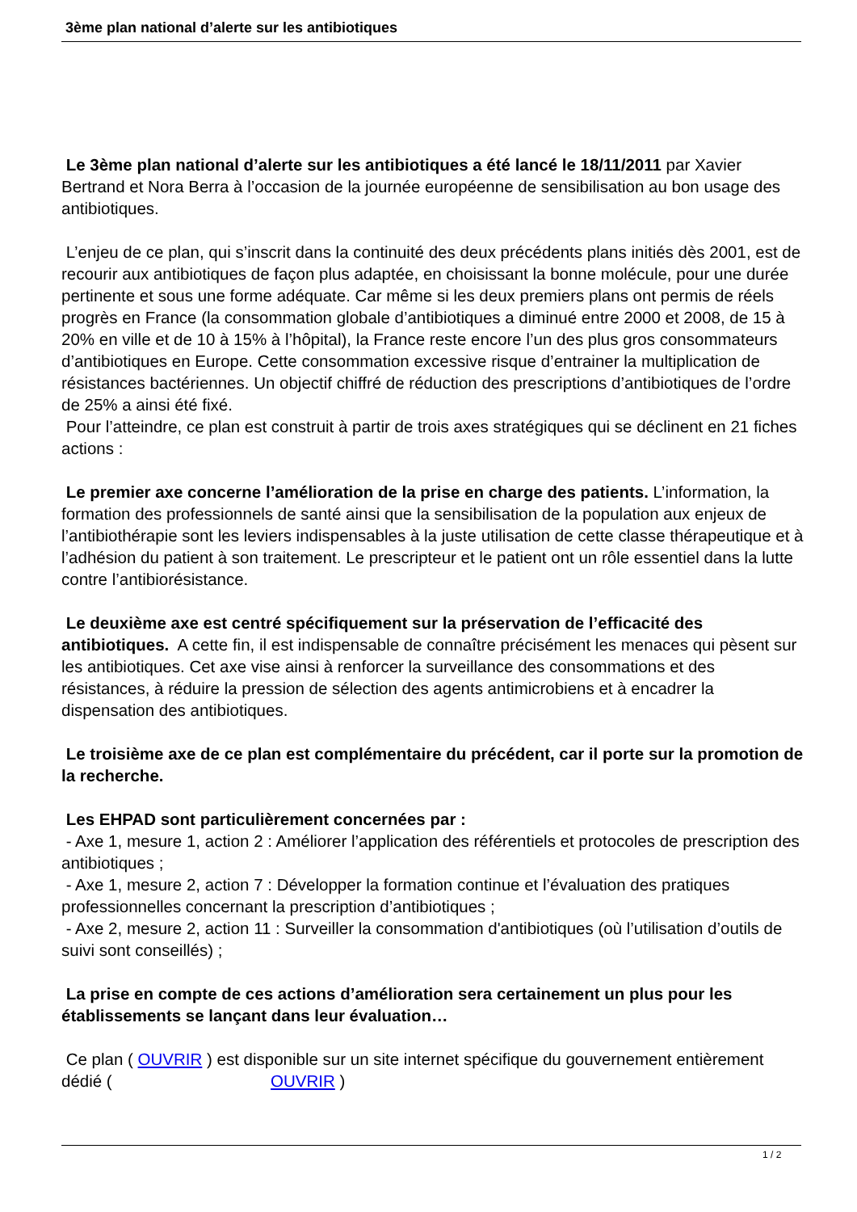3ème plan national d’alerte sur les antibiotiques
Le 3ème plan national d’alerte sur les antibiotiques a été lancé le 18/11/2011 par Xavier Bertrand et Nora Berra à l’occasion de la journée européenne de sensibilisation au bon usage des antibiotiques.
L’enjeu de ce plan, qui s’inscrit dans la continuité des deux précédents plans initiés dès 2001, est de recourir aux antibiotiques de façon plus adaptée, en choisissant la bonne molécule, pour une durée pertinente et sous une forme adéquate. Car même si les deux premiers plans ont permis de réels progrès en France (la consommation globale d’antibiotiques a diminué entre 2000 et 2008, de 15 à 20% en ville et de 10 à 15% à l’hôpital), la France reste encore l’un des plus gros consommateurs d’antibiotiques en Europe. Cette consommation excessive risque d’entrainer la multiplication de résistances bactériennes. Un objectif chiffré de réduction des prescriptions d’antibiotiques de l’ordre de 25% a ainsi été fixé.
Pour l’atteindre, ce plan est construit à partir de trois axes stratégiques qui se déclinent en 21 fiches actions :
Le premier axe concerne l’amélioration de la prise en charge des patients. L’information, la formation des professionnels de santé ainsi que la sensibilisation de la population aux enjeux de l’antibiothérapie sont les leviers indispensables à la juste utilisation de cette classe thérapeutique et à l’adhésion du patient à son traitement. Le prescripteur et le patient ont un rôle essentiel dans la lutte contre l’antibiorésistance.
Le deuxième axe est centré spécifiquement sur la préservation de l’efficacité des antibiotiques. A cette fin, il est indispensable de connaître précisément les menaces qui pèsent sur les antibiotiques. Cet axe vise ainsi à renforcer la surveillance des consommations et des résistances, à réduire la pression de sélection des agents antimicrobiens et à encadrer la dispensation des antibiotiques.
Le troisième axe de ce plan est complémentaire du précédent, car il porte sur la promotion de la recherche.
Les EHPAD sont particulièrement concernées par :
- Axe 1, mesure 1, action 2 : Améliorer l’application des référentiels et protocoles de prescription des antibiotiques ;
- Axe 1, mesure 2, action 7 : Développer la formation continue et l’évaluation des pratiques professionnelles concernant la prescription d’antibiotiques ;
- Axe 2, mesure 2, action 11 : Surveiller la consommation d'antibiotiques (où l’utilisation d’outils de suivi sont conseillés) ;
La prise en compte de ces actions d’amélioration sera certainement un plus pour les établissements se lançant dans leur évaluation…
Ce plan ( OUVRIR ) est disponible sur un site internet spécifique du gouvernement entièrement dédié ( OUVRIR )
1 / 2